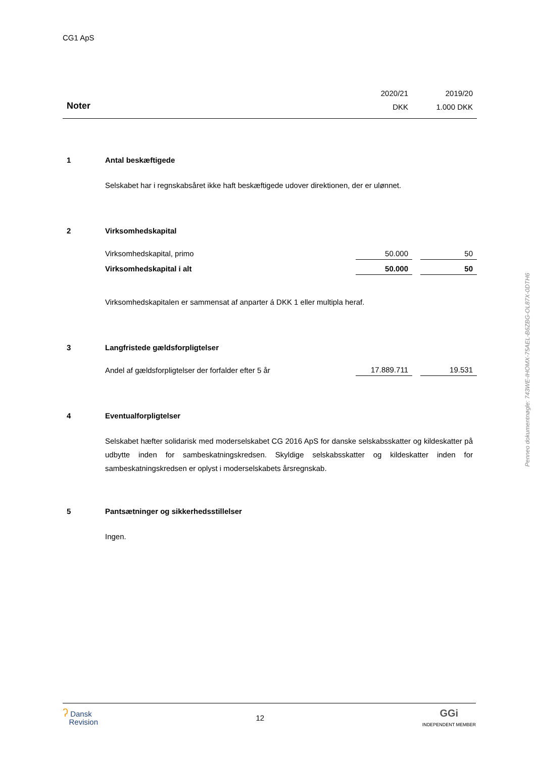CG1 ApS
| | 2020/21 | | 2019/20 |
| Noter | DKK | | 1.000 DKK |
| 1 | Antal beskæftigede | | | |
| | Selskabet har i regnskabsåret ikke haft beskæftigede udover direktionen, der er ulønnet. | | | |
| 2 | Virksomhedskapital | | | |
| | Virksomhedskapital, primo | 50.000 | | 50 |
| | Virksomhedskapital i alt | 50.000 | | 50 |
| | Virksomhedskapitalen er sammensat af anparter á DKK 1 eller multipla heraf. | | | |
| 3 | Langfristede gældsforpligtelser | | | |
| | Andel af gældsforpligtelser der forfalder efter 5 år | 17.889.711 | | 19.531 |
| 4 | Eventualforpligtelser | | | |
| | Selskabet hæfter solidarisk med moderselskabet CG 2016 ApS for danske selskabsskatter og kildeskatter på udbytte inden for sambeskatningskredsen. Skyldige selskabsskatter og kildeskatter inden for sambeskatningskredsen er oplyst i moderselskabets årsregnskab. | | | |
| 5 | Pantsætninger og sikkerhedsstillelser | | | |
| | Ingen. | | | |
Penneo dokumentnøgle: 743WE-IHOMX-75AEL-B6ZBG-OL87X-0DTH6
ʔ Dansk
Revision
12
GGi
INDEPENDENT MEMBER